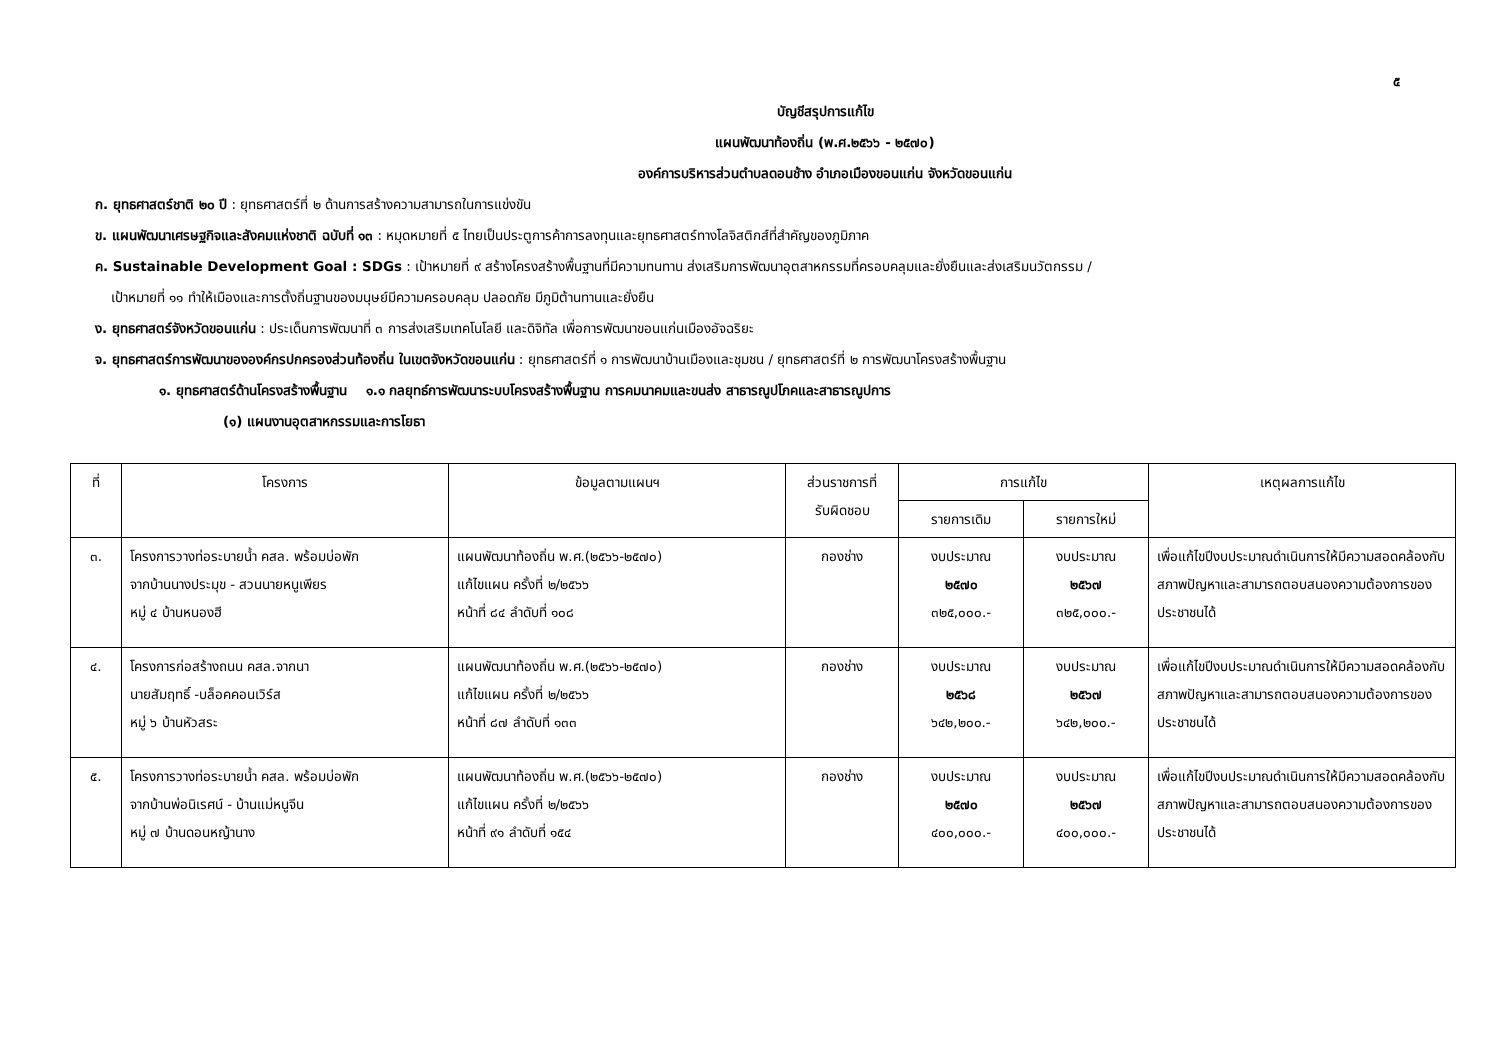๕
บัญชีสรุปการแก้ไข
แผนพัฒนาท้องถิ่น (พ.ศ.๒๕๖๖ - ๒๕๗๐)
องค์การบริหารส่วนตำบลดอนช้าง อำเภอเมืองขอนแก่น จังหวัดขอนแก่น
ก. ยุทธศาสตร์ชาติ ๒๐ ปี : ยุทธศาสตร์ที่ ๒ ด้านการสร้างความสามารถในการแข่งขัน
ข. แผนพัฒนาเศรษฐกิจและสังคมแห่งชาติ ฉบับที่ ๑๓ : หมุดหมายที่ ๕ ไทยเป็นประตูการค้าการลงทุนและยุทธศาสตร์ทางโลจิสติกส์ที่สำคัญของภูมิภาค
ค. Sustainable Development Goal : SDGs : เป้าหมายที่ ๙ สร้างโครงสร้างพื้นฐานที่มีความทนทาน ส่งเสริมการพัฒนาอุตสาหกรรมที่ครอบคลุมและยั่งยืนและส่งเสริมนวัตกรรม /
เป้าหมายที่ ๑๑ ทำให้เมืองและการตั้งถิ่นฐานของมนุษย์มีความครอบคลุม ปลอดภัย มีภูมิต้านทานและยั่งยืน
ง. ยุทธศาสตร์จังหวัดขอนแก่น : ประเด็นการพัฒนาที่ ๓ การส่งเสริมเทคโนโลยี และดิจิทัล เพื่อการพัฒนาขอนแก่นเมืองอัจฉริยะ
จ. ยุทธศาสตร์การพัฒนาขององค์กรปกครองส่วนท้องถิ่น ในเขตจังหวัดขอนแก่น : ยุทธศาสตร์ที่ ๑ การพัฒนาบ้านเมืองและชุมชน / ยุทธศาสตร์ที่ ๒ การพัฒนาโครงสร้างพื้นฐาน
๑. ยุทธศาสตร์ด้านโครงสร้างพื้นฐาน ๑.๑ กลยุทธ์การพัฒนาระบบโครงสร้างพื้นฐาน การคมนาคมและขนส่ง สาธารณูปโภคและสาธารณูปการ
(๑) แผนงานอุตสาหกรรมและการโยธา
| ที่ | โครงการ | ข้อมูลตามแผนฯ | ส่วนราชการที่ รับผิดชอบ | การแก้ไข | | เหตุผลการแก้ไข |
| --- | --- | --- | --- | --- | --- | --- |
| | | | | รายการเดิม | รายการใหม่ | |
| ๓. | โครงการวางท่อระบายน้ำ คสล. พร้อมบ่อพัก จากบ้านนางประมุข - สวนนายหนูเพียร หมู่ ๔ บ้านหนองฮี | แผนพัฒนาท้องถิ่น พ.ศ.(๒๕๖๖-๒๕๗๐) แก้ไขแผน ครั้งที่ ๒/๒๕๖๖ หน้าที่ ๘๔ ลำดับที่ ๑๐๘ | กองช่าง | งบประมาณ ๒๕๗๐ ๓๒๕,๐๐๐.- | งบประมาณ ๒๕๖๗ ๓๒๕,๐๐๐.- | เพื่อแก้ไขปีงบประมาณดำเนินการให้มีความสอดคล้องกับสภาพปัญหาและสามารถตอบสนองความต้องการของประชาชนได้ |
| ๔. | โครงการก่อสร้างถนน คสล.จากนา นายสัมฤทธิ์ -บล็อคคอนเวิร์ส หมู่ ๖ บ้านหัวสระ | แผนพัฒนาท้องถิ่น พ.ศ.(๒๕๖๖-๒๕๗๐) แก้ไขแผน ครั้งที่ ๒/๒๕๖๖ หน้าที่ ๘๗ ลำดับที่ ๑๓๓ | กองช่าง | งบประมาณ ๒๕๖๘ ๖๔๒,๒๐๐.- | งบประมาณ ๒๕๖๗ ๖๔๒,๒๐๐.- | เพื่อแก้ไขปีงบประมาณดำเนินการให้มีความสอดคล้องกับสภาพปัญหาและสามารถตอบสนองความต้องการของประชาชนได้ |
| ๕. | โครงการวางท่อระบายน้ำ คสล. พร้อมบ่อพัก จากบ้านพ่อนิเรศน์ - บ้านแม่หนูจีน หมู่ ๗ บ้านดอนหญ้านาง | แผนพัฒนาท้องถิ่น พ.ศ.(๒๕๖๖-๒๕๗๐) แก้ไขแผน ครั้งที่ ๒/๒๕๖๖ หน้าที่ ๙๑ ลำดับที่ ๑๕๔ | กองช่าง | งบประมาณ ๒๕๗๐ ๔๐๐,๐๐๐.- | งบประมาณ ๒๕๖๗ ๔๐๐,๐๐๐.- | เพื่อแก้ไขปีงบประมาณดำเนินการให้มีความสอดคล้องกับสภาพปัญหาและสามารถตอบสนองความต้องการของประชาชนได้ |